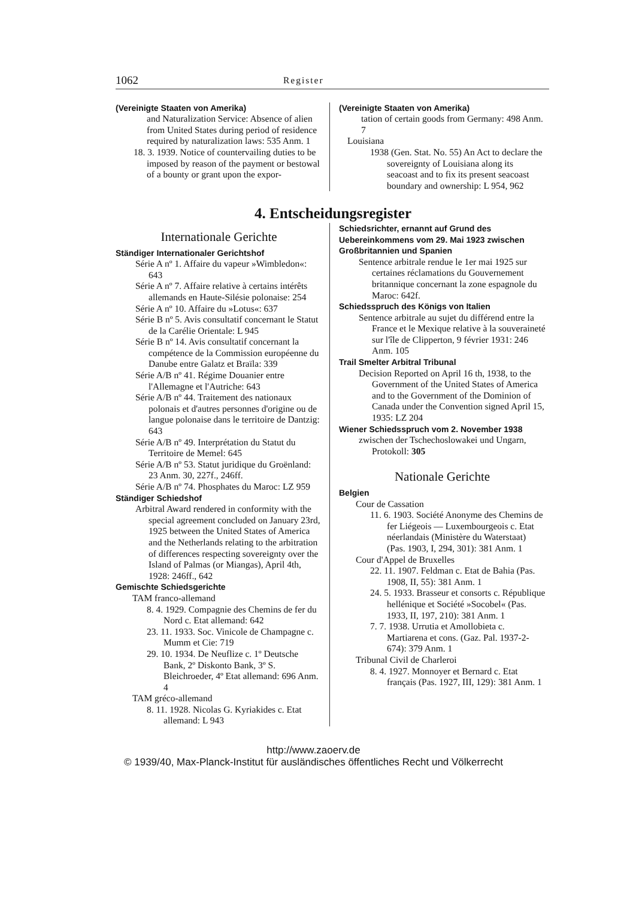1062 Register
(Vereinigte Staaten von Amerika)
and Naturalization Service: Absence of alien from United States during period of residence required by naturalization laws: 535 Anm. 1
18. 3. 1939. Notice of countervailing duties to be imposed by reason of the payment or bestowal of a bounty or grant upon the expor-
(Vereinigte Staaten von Amerika)
tation of certain goods from Germany: 498 Anm. 7
Louisiana
1938 (Gen. Stat. No. 55) An Act to declare the sovereignty of Louisiana along its seacoast and to fix its present seacoast boundary and ownership: L 954, 962
4. Entscheidungsregister
Internationale Gerichte
Ständiger Internationaler Gerichtshof
Série A nº 1. Affaire du vapeur »Wimbledon«: 643
Série A nº 7. Affaire relative à certains intérêts allemands en Haute-Silésie polonaise: 254
Série A nº 10. Affaire du »Lotus«: 637
Série B nº 5. Avis consultatif concernant le Statut de la Carélie Orientale: L 945
Série B nº 14. Avis consultatif concernant la compétence de la Commission européenne du Danube entre Galatz et Braïla: 339
Série A/B nº 41. Régime Douanier entre l'Allemagne et l'Autriche: 643
Série A/B nº 44. Traitement des nationaux polonais et d'autres personnes d'origine ou de langue polonaise dans le territoire de Dantzig: 643
Série A/B nº 49. Interprétation du Statut du Territoire de Memel: 645
Série A/B nº 53. Statut juridique du Groënland: 23 Anm. 30, 227f., 246ff.
Série A/B nº 74. Phosphates du Maroc: LZ 959
Ständiger Schiedshof
Arbitral Award rendered in conformity with the special agreement concluded on January 23rd, 1925 between the United States of America and the Netherlands relating to the arbitration of differences respecting sovereignty over the Island of Palmas (or Miangas), April 4th, 1928: 246ff., 642
Gemischte Schiedsgerichte
TAM franco-allemand
8. 4. 1929. Compagnie des Chemins de fer du Nord c. Etat allemand: 642
23. 11. 1933. Soc. Vinicole de Champagne c. Mumm et Cie: 719
29. 10. 1934. De Neuflize c. 1º Deutsche Bank, 2º Diskonto Bank, 3º S. Bleichroeder, 4º Etat allemand: 696 Anm. 4
TAM gréco-allemand
8. 11. 1928. Nicolas G. Kyriakides c. Etat allemand: L 943
Schiedsrichter, ernannt auf Grund des Uebereinkommens vom 29. Mai 1923 zwischen Großbritannien und Spanien
Sentence arbitrale rendue le 1er mai 1925 sur certaines réclamations du Gouvernement britannique concernant la zone espagnole du Maroc: 642f.
Schiedsspruch des Königs von Italien
Sentence arbitrale au sujet du différend entre la France et le Mexique relative à la souveraineté sur l'île de Clipperton, 9 février 1931: 246 Anm. 105
Trail Smelter Arbitral Tribunal
Decision Reported on April 16 th, 1938, to the Government of the United States of America and to the Government of the Dominion of Canada under the Convention signed April 15, 1935: LZ 204
Wiener Schiedsspruch vom 2. November 1938
zwischen der Tschechoslowakei und Ungarn, Protokoll: 305
Nationale Gerichte
Belgien
Cour de Cassation
11. 6. 1903. Société Anonyme des Chemins de fer Liégeois — Luxembourgeois c. Etat néerlandais (Ministère du Waterstaat) (Pas. 1903, I, 294, 301): 381 Anm. 1
Cour d'Appel de Bruxelles
22. 11. 1907. Feldman c. Etat de Bahia (Pas. 1908, II, 55): 381 Anm. 1
24. 5. 1933. Brasseur et consorts c. République hellénique et Société »Socobel« (Pas. 1933, II, 197, 210): 381 Anm. 1
7. 7. 1938. Urrutia et Amollobieta c. Martiarena et cons. (Gaz. Pal. 1937-2-674): 379 Anm. 1
Tribunal Civil de Charleroi
8. 4. 1927. Monnoyer et Bernard c. Etat français (Pas. 1927, III, 129): 381 Anm. 1
http://www.zaoerv.de
© 1939/40, Max-Planck-Institut für ausländisches öffentliches Recht und Völkerrecht